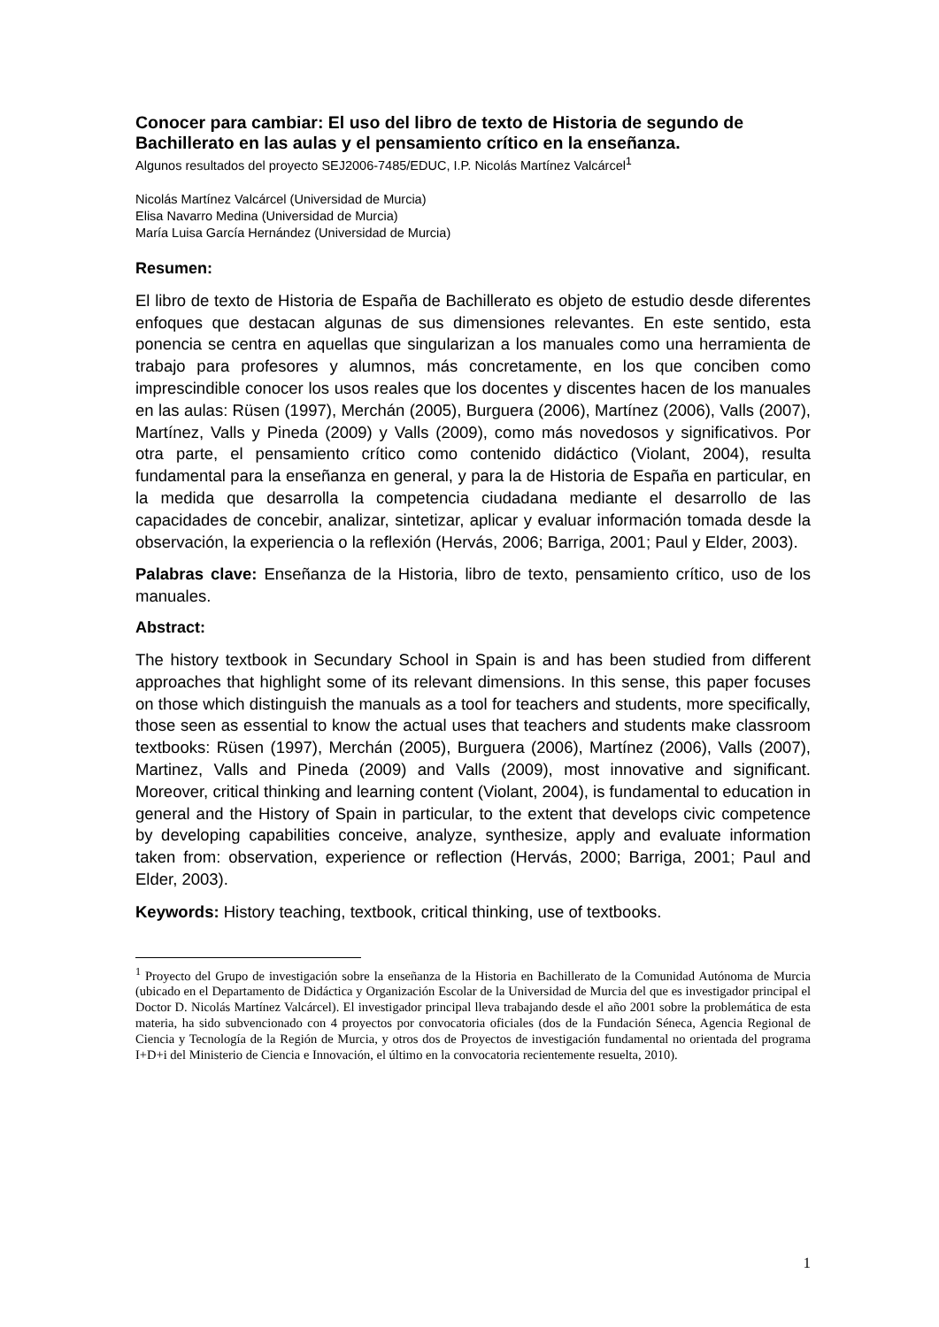Conocer para cambiar: El uso del libro de texto de Historia de segundo de Bachillerato en las aulas y el pensamiento crítico en la enseñanza.
Algunos resultados del proyecto SEJ2006-7485/EDUC, I.P. Nicolás Martínez Valcárcel<sup>1</sup>
Nicolás Martínez Valcárcel (Universidad de Murcia)
Elisa Navarro Medina (Universidad de Murcia)
María Luisa García Hernández (Universidad de Murcia)
Resumen:
El libro de texto de Historia de España de Bachillerato es objeto de estudio desde diferentes enfoques que destacan algunas de sus dimensiones relevantes. En este sentido, esta ponencia se centra en aquellas que singularizan a los manuales como una herramienta de trabajo para profesores y alumnos, más concretamente, en los que conciben como imprescindible conocer los usos reales que los docentes y discentes hacen de los manuales en las aulas: Rüsen (1997), Merchán (2005), Burguera (2006), Martínez (2006), Valls (2007), Martínez, Valls y Pineda (2009) y Valls (2009), como más novedosos y significativos. Por otra parte, el pensamiento crítico como contenido didáctico (Violant, 2004), resulta fundamental para la enseñanza en general, y para la de Historia de España en particular, en la medida que desarrolla la competencia ciudadana mediante el desarrollo de las capacidades de concebir, analizar, sintetizar, aplicar y evaluar información tomada desde la observación, la experiencia o la reflexión (Hervás, 2006; Barriga, 2001; Paul y Elder, 2003).
Palabras clave: Enseñanza de la Historia, libro de texto, pensamiento crítico, uso de los manuales.
Abstract:
The history textbook in Secundary School in Spain is and has been studied from different approaches that highlight some of its relevant dimensions. In this sense, this paper focuses on those which distinguish the manuals as a tool for teachers and students, more specifically, those seen as essential to know the actual uses that teachers and students make classroom textbooks: Rüsen (1997), Merchán (2005), Burguera (2006), Martínez (2006), Valls (2007), Martinez, Valls and Pineda (2009) and Valls (2009), most innovative and significant. Moreover, critical thinking and learning content (Violant, 2004), is fundamental to education in general and the History of Spain in particular, to the extent that develops civic competence by developing capabilities conceive, analyze, synthesize, apply and evaluate information taken from: observation, experience or reflection (Hervás, 2000; Barriga, 2001; Paul and Elder, 2003).
Keywords: History teaching, textbook, critical thinking, use of textbooks.
<sup>1</sup> Proyecto del Grupo de investigación sobre la enseñanza de la Historia en Bachillerato de la Comunidad Autónoma de Murcia (ubicado en el Departamento de Didáctica y Organización Escolar de la Universidad de Murcia del que es investigador principal el Doctor D. Nicolás Martínez Valcárcel). El investigador principal lleva trabajando desde el año 2001 sobre la problemática de esta materia, ha sido subvencionado con 4 proyectos por convocatoria oficiales (dos de la Fundación Séneca, Agencia Regional de Ciencia y Tecnología de la Región de Murcia, y otros dos de Proyectos de investigación fundamental no orientada del programa I+D+i del Ministerio de Ciencia e Innovación, el último en la convocatoria recientemente resuelta, 2010).
1